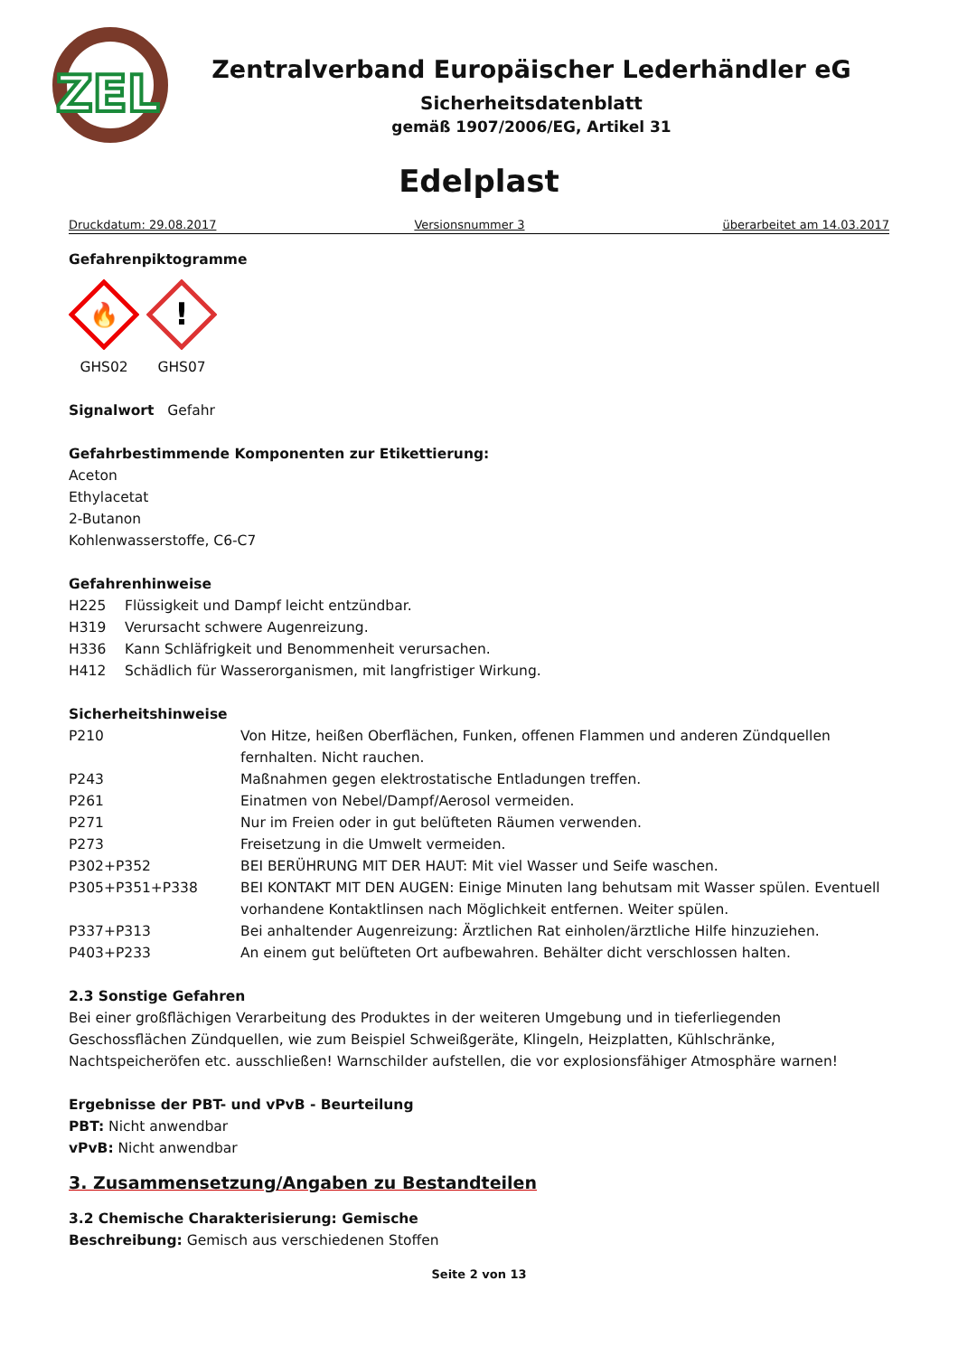ZEL
Zentralverband Europäischer Lederhändler eG
Sicherheitsdatenblatt
gemäß 1907/2006/EG, Artikel 31
Edelplast
Druckdatum: 29.08.2017 Versionsnummer 3 überarbeitet am 14.03.2017
Gefahrenpiktogramme
🔥
GHS02
!
GHS07
Signalwort Gefahr
Gefahrbestimmende Komponenten zur Etikettierung:
Aceton
Ethylacetat
2-Butanon
Kohlenwasserstoffe, C6-C7
Gefahrenhinweise
H225 Flüssigkeit und Dampf leicht entzündbar.
H319 Verursacht schwere Augenreizung.
H336 Kann Schläfrigkeit und Benommenheit verursachen.
H412 Schädlich für Wasserorganismen, mit langfristiger Wirkung.
Sicherheitshinweise
P210 Von Hitze, heißen Oberflächen, Funken, offenen Flammen und anderen Zündquellen fernhalten. Nicht rauchen.
P243 Maßnahmen gegen elektrostatische Entladungen treffen.
P261 Einatmen von Nebel/Dampf/Aerosol vermeiden.
P271 Nur im Freien oder in gut belüfteten Räumen verwenden.
P273 Freisetzung in die Umwelt vermeiden.
P302+P352 BEI BERÜHRUNG MIT DER HAUT: Mit viel Wasser und Seife waschen.
P305+P351+P338 BEI KONTAKT MIT DEN AUGEN: Einige Minuten lang behutsam mit Wasser spülen. Eventuell vorhandene Kontaktlinsen nach Möglichkeit entfernen. Weiter spülen.
P337+P313 Bei anhaltender Augenreizung: Ärztlichen Rat einholen/ärztliche Hilfe hinzuziehen.
P403+P233 An einem gut belüfteten Ort aufbewahren. Behälter dicht verschlossen halten.
2.3 Sonstige Gefahren
Bei einer großflächigen Verarbeitung des Produktes in der weiteren Umgebung und in tieferliegenden Geschossflächen Zündquellen, wie zum Beispiel Schweißgeräte, Klingeln, Heizplatten, Kühlschränke, Nachtspeicheröfen etc. ausschließen! Warnschilder aufstellen, die vor explosionsfähiger Atmosphäre warnen!
Ergebnisse der PBT- und vPvB - Beurteilung
PBT: Nicht anwendbar
vPvB: Nicht anwendbar
3. Zusammensetzung/Angaben zu Bestandteilen
3.2 Chemische Charakterisierung: Gemische
Beschreibung: Gemisch aus verschiedenen Stoffen
Seite 2 von 13